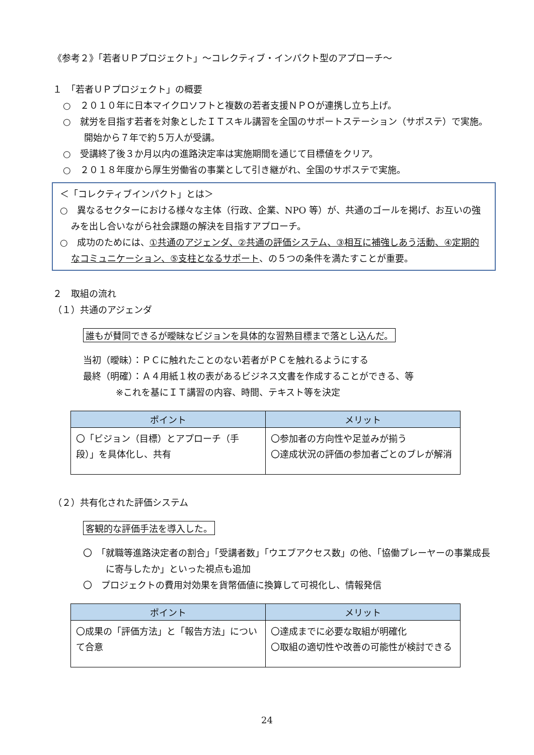《参考２》「若者ＵＰプロジェクト」～コレクティブ・インパクト型のアプローチ～
１　「若者ＵＰプロジェクト」の概要
○　２０１０年に日本マイクロソフトと複数の若者支援ＮＰＯが連携し立ち上げ。
○　就労を目指す若者を対象としたＩＴスキル講習を全国のサポートステーション（サポステ）で実施。開始から７年で約５万人が受講。
○　受講終了後３か月以内の進路決定率は実施期間を通じて目標値をクリア。
○　２０１８年度から厚生労働省の事業として引き継がれ、全国のサポステで実施。
＜「コレクティブインパクト」とは＞
○　異なるセクターにおける様々な主体（行政、企業、NPO 等）が、共通のゴールを掲げ、お互いの強みを出し合いながら社会課題の解決を目指すアプローチ。
○　成功のためには、①共通のアジェンダ、②共通の評価システム、③相互に補強しあう活動、④定期的なコミュニケーション、⑤支柱となるサポート、の５つの条件を満たすことが重要。
２　取組の流れ
（１）共通のアジェンダ
誰もが賛同できるが曖昧なビジョンを具体的な習熟目標まで落とし込んだ。
当初（曖昧）：ＰＣに触れたことのない若者がＰＣを触れるようにする
最終（明確）：Ａ４用紙１枚の表があるビジネス文書を作成することができる、等
※これを基にＩＴ講習の内容、時間、テキスト等を決定
| ポイント | メリット |
| --- | --- |
| 〇「ビジョン（目標）とアプローチ（手段）」を具体化し、共有 | 〇参加者の方向性や足並みが揃う 〇達成状況の評価の参加者ごとのブレが解消 |
（２）共有化された評価システム
客観的な評価手法を導入した。
〇　「就職等進路決定者の割合」「受講者数」「ウエブアクセス数」の他、「協働プレーヤーの事業成長に寄与したか」といった視点も追加
〇　プロジェクトの費用対効果を貨幣価値に換算して可視化し、情報発信
| ポイント | メリット |
| --- | --- |
| 〇成果の「評価方法」と「報告方法」について合意 | 〇達成までに必要な取組が明確化 〇取組の適切性や改善の可能性が検討できる |
24